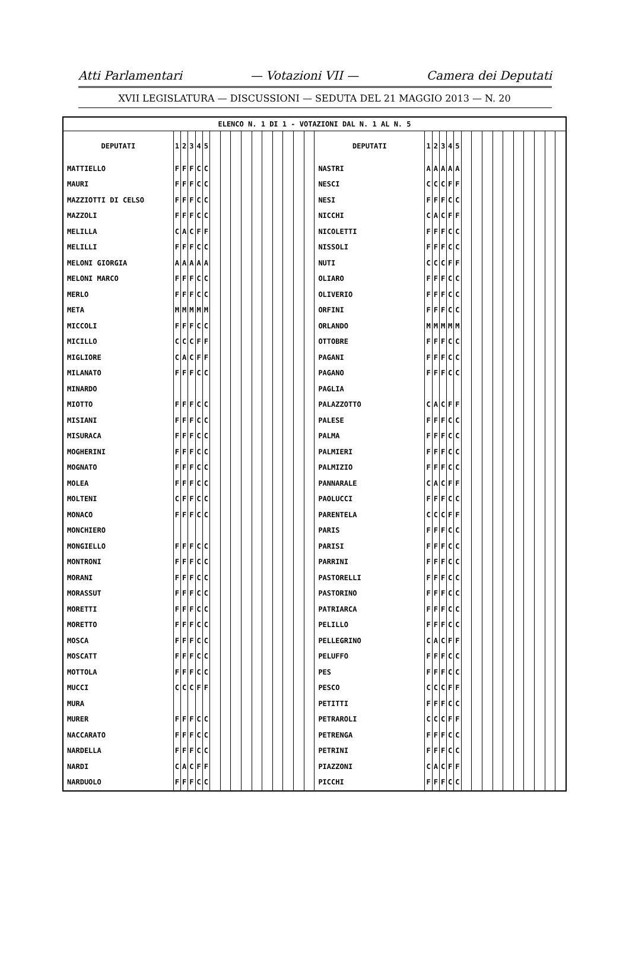Atti Parlamentari — Votazioni VII — Camera dei Deputati
XVII LEGISLATURA — DISCUSSIONI — SEDUTA DEL 21 MAGGIO 2013 — N. 20
| ELENCO N. 1 DI 1 - VOTAZIONI DAL N. 1 AL N. 5 | | | | | | | | | | | | | | | | | | | | | | | | | | | | | | | |
| --- | --- | --- | --- | --- | --- | --- | --- | --- | --- | --- | --- | --- | --- | --- | --- | --- | --- | --- | --- | --- | --- | --- | --- | --- | --- | --- | --- | --- | --- | --- | --- |
| DEPUTATI | 1 | 2 | 3 | 4 | 5 | | | | | | | | | | | DEPUTATI | 1 | 2 | 3 | 4 | 5 | | | | | | | | | | |
| MATTIELLO | F | F | F | C | C | | | | | | | | | | | NASTRI | A | A | A | A | A | | | | | | | | | | |
| MAURI | F | F | F | C | C | | | | | | | | | | | NESCI | C | C | C | F | F | | | | | | | | | | |
| MAZZIOTTI DI CELSO | F | F | F | C | C | | | | | | | | | | | NESI | F | F | F | C | C | | | | | | | | | | |
| MAZZOLI | F | F | F | C | C | | | | | | | | | | | NICCHI | C | A | C | F | F | | | | | | | | | | |
| MELILLA | C | A | C | F | F | | | | | | | | | | | NICOLETTI | F | F | F | C | C | | | | | | | | | | |
| MELILLI | F | F | F | C | C | | | | | | | | | | | NISSOLI | F | F | F | C | C | | | | | | | | | | |
| MELONI GIORGIA | A | A | A | A | A | | | | | | | | | | | NUTI | C | C | C | F | F | | | | | | | | | | |
| MELONI MARCO | F | F | F | C | C | | | | | | | | | | | OLIARO | F | F | F | C | C | | | | | | | | | | |
| MERLO | F | F | F | C | C | | | | | | | | | | | OLIVERIO | F | F | F | C | C | | | | | | | | | | |
| META | M | M | M | M | M | | | | | | | | | | | ORFINI | F | F | F | C | C | | | | | | | | | | |
| MICCOLI | F | F | F | C | C | | | | | | | | | | | ORLANDO | M | M | M | M | M | | | | | | | | | | |
| MICILLO | C | C | C | F | F | | | | | | | | | | | OTTOBRE | F | F | F | C | C | | | | | | | | | | |
| MIGLIORE | C | A | C | F | F | | | | | | | | | | | PAGANI | F | F | F | C | C | | | | | | | | | | |
| MILANATO | F | F | F | C | C | | | | | | | | | | | PAGANO | F | F | F | C | C | | | | | | | | | | |
| MINARDO | | | | | | | | | | | | | | | | PAGLIA | | | | | | | | | | | | | | | |
| MIOTTO | F | F | F | C | C | | | | | | | | | | | PALAZZOTTO | C | A | C | F | F | | | | | | | | | | |
| MISIANI | F | F | F | C | C | | | | | | | | | | | PALESE | F | F | F | C | C | | | | | | | | | | |
| MISURACA | F | F | F | C | C | | | | | | | | | | | PALMA | F | F | F | C | C | | | | | | | | | | |
| MOGHERINI | F | F | F | C | C | | | | | | | | | | | PALMIERI | F | F | F | C | C | | | | | | | | | | |
| MOGNATO | F | F | F | C | C | | | | | | | | | | | PALMIZIO | F | F | F | C | C | | | | | | | | | | |
| MOLEA | F | F | F | C | C | | | | | | | | | | | PANNARALE | C | A | C | F | F | | | | | | | | | | |
| MOLTENI | C | F | F | C | C | | | | | | | | | | | PAOLUCCI | F | F | F | C | C | | | | | | | | | | |
| MONACO | F | F | F | C | C | | | | | | | | | | | PARENTELA | C | C | C | F | F | | | | | | | | | | |
| MONCHIERO | | | | | | | | | | | | | | | | PARIS | F | F | F | C | C | | | | | | | | | | |
| MONGIELLO | F | F | F | C | C | | | | | | | | | | | PARISI | F | F | F | C | C | | | | | | | | | | |
| MONTRONI | F | F | F | C | C | | | | | | | | | | | PARRINI | F | F | F | C | C | | | | | | | | | | |
| MORANI | F | F | F | C | C | | | | | | | | | | | PASTORELLI | F | F | F | C | C | | | | | | | | | | |
| MORASSUT | F | F | F | C | C | | | | | | | | | | | PASTORINO | F | F | F | C | C | | | | | | | | | | |
| MORETTI | F | F | F | C | C | | | | | | | | | | | PATRIARCA | F | F | F | C | C | | | | | | | | | | |
| MORETTO | F | F | F | C | C | | | | | | | | | | | PELILLO | F | F | F | C | C | | | | | | | | | | |
| MOSCA | F | F | F | C | C | | | | | | | | | | | PELLEGRINO | C | A | C | F | F | | | | | | | | | | |
| MOSCATT | F | F | F | C | C | | | | | | | | | | | PELUFFO | F | F | F | C | C | | | | | | | | | | |
| MOTTOLA | F | F | F | C | C | | | | | | | | | | | PES | F | F | F | C | C | | | | | | | | | | |
| MUCCI | C | C | C | F | F | | | | | | | | | | | PESCO | C | C | C | F | F | | | | | | | | | | |
| MURA | | | | | | | | | | | | | | | | PETITTI | F | F | F | C | C | | | | | | | | | | |
| MURER | F | F | F | C | C | | | | | | | | | | | PETRAROLI | C | C | C | F | F | | | | | | | | | | |
| NACCARATO | F | F | F | C | C | | | | | | | | | | | PETRENGA | F | F | F | C | C | | | | | | | | | | |
| NARDELLA | F | F | F | C | C | | | | | | | | | | | PETRINI | F | F | F | C | C | | | | | | | | | | |
| NARDI | C | A | C | F | F | | | | | | | | | | | PIAZZONI | C | A | C | F | F | | | | | | | | | | |
| NARDUOLO | F | F | F | C | C | | | | | | | | | | | PICCHI | F | F | F | C | C | | | | | | | | | | |